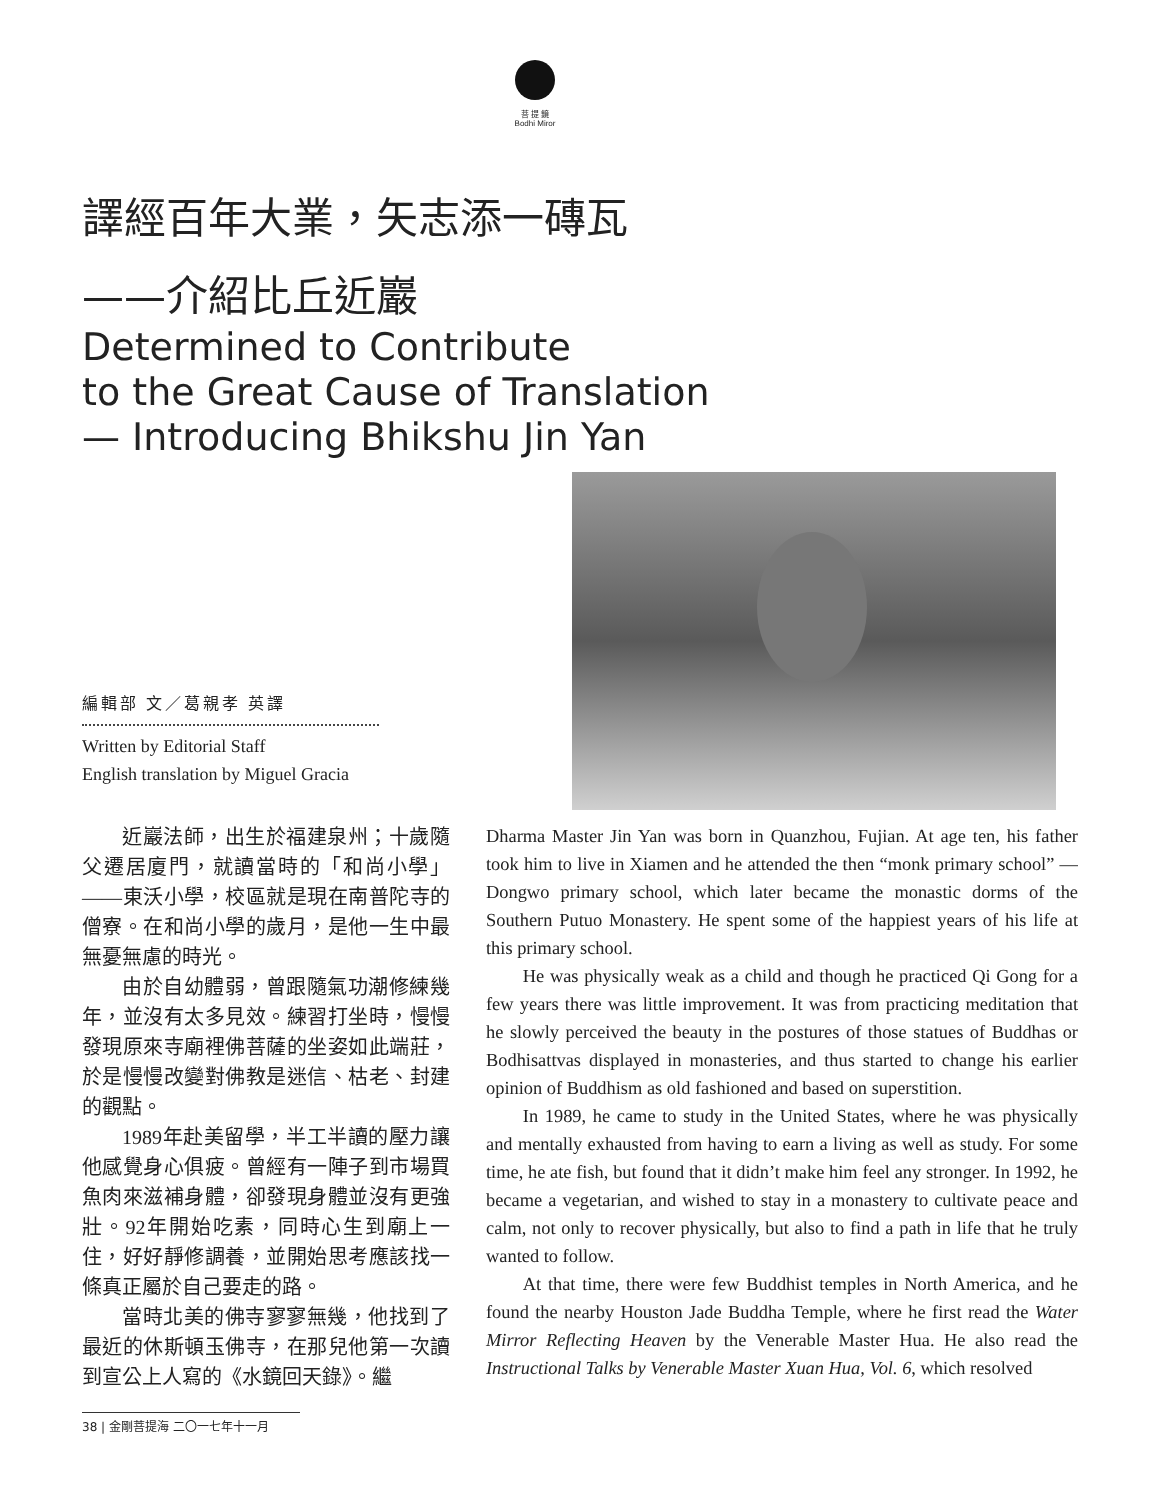菩 提 鏡
Bodhi Miror
譯經百年大業，矢志添一磚瓦
——介紹比丘近巖
Determined to Contribute
to the Great Cause of Translation
— Introducing Bhikshu Jin Yan
編輯部 文／葛親孝 英譯
Written by Editorial Staff
English translation by Miguel Gracia
近巖法師，出生於福建泉州；十歲隨父遷居廈門，就讀當時的「和尚小學」——東沃小學，校區就是現在南普陀寺的僧寮。在和尚小學的歲月，是他一生中最無憂無慮的時光。
由於自幼體弱，曾跟隨氣功潮修練幾年，並沒有太多見效。練習打坐時，慢慢發現原來寺廟裡佛菩薩的坐姿如此端莊，於是慢慢改變對佛教是迷信、枯老、封建的觀點。
1989年赴美留學，半工半讀的壓力讓他感覺身心俱疲。曾經有一陣子到市場買魚肉來滋補身體，卻發現身體並沒有更強壯。92年開始吃素，同時心生到廟上一住，好好靜修調養，並開始思考應該找一條真正屬於自己要走的路。
當時北美的佛寺寥寥無幾，他找到了最近的休斯頓玉佛寺，在那兒他第一次讀到宣公上人寫的《水鏡回天錄》。繼
Dharma Master Jin Yan was born in Quanzhou, Fujian. At age ten, his father took him to live in Xiamen and he attended the then “monk primary school” —Dongwo primary school, which later became the monastic dorms of the Southern Putuo Monastery. He spent some of the happiest years of his life at this primary school.
He was physically weak as a child and though he practiced Qi Gong for a few years there was little improvement. It was from practicing meditation that he slowly perceived the beauty in the postures of those statues of Buddhas or Bodhisattvas displayed in monasteries, and thus started to change his earlier opinion of Buddhism as old fashioned and based on superstition.
In 1989, he came to study in the United States, where he was physically and mentally exhausted from having to earn a living as well as study. For some time, he ate fish, but found that it didn’t make him feel any stronger. In 1992, he became a vegetarian, and wished to stay in a monastery to cultivate peace and calm, not only to recover physically, but also to find a path in life that he truly wanted to follow.
At that time, there were few Buddhist temples in North America, and he found the nearby Houston Jade Buddha Temple, where he first read the Water Mirror Reflecting Heaven by the Venerable Master Hua. He also read the Instructional Talks by Venerable Master Xuan Hua, Vol. 6, which resolved
38 | 金剛菩提海 二〇一七年十一月